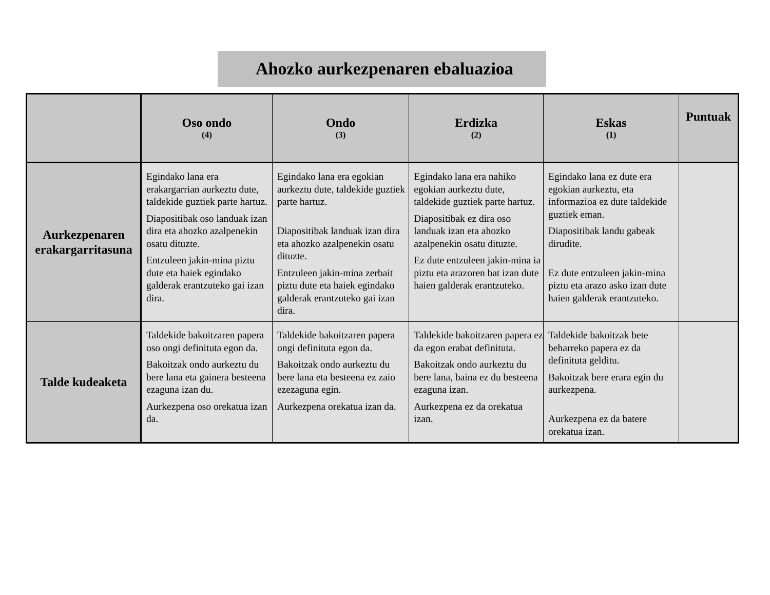Ahozko aurkezpenaren ebaluazioa
| | Oso ondo (4) | Ondo (3) | Erdizka (2) | Eskas (1) | Puntuak |
| --- | --- | --- | --- | --- | --- |
| Aurkezpenaren erakargarritasuna | Egindako lana era erakargarrian aurkeztu dute, taldekide guztiek parte hartuz. Diapositibak oso landuak izan dira eta ahozko azalpenekin osatu dituzte. Entzuleen jakin-mina piztu dute eta haiek egindako galderak erantzuteko gai izan dira. | Egindako lana era egokian aurkeztu dute, taldekide guztiek parte hartuz. Diapositibak landuak izan dira eta ahozko azalpenekin osatu dituzte. Entzuleen jakin-mina zerbait piztu dute eta haiek egindako galderak erantzuteko gai izan dira. | Egindako lana era nahiko egokian aurkeztu dute, taldekide guztiek parte hartuz. Diapositibak ez dira oso landuak izan eta ahozko azalpenekin osatu dituzte. Ez dute entzuleen jakin-mina ia piztu eta arazoren bat izan dute haien galderak erantzuteko. | Egindako lana ez dute era egokian aurkeztu, eta informazioa ez dute taldekide guztiek eman. Diapositibak landu gabeak dirudite. Ez dute entzuleen jakin-mina piztu eta arazo asko izan dute haien galderak erantzuteko. | |
| Talde kudeaketa | Taldekide bakoitzaren papera oso ongi definituta egon da. Bakoitzak ondo aurkeztu du bere lana eta gainera besteena ezaguna izan du. Aurkezpena oso orekatua izan da. | Taldekide bakoitzaren papera ongi definituta egon da. Bakoitzak ondo aurkeztu du bere lana eta besteena ez zaio ezezaguna egin. Aurkezpena orekatua izan da. | Taldekide bakoitzaren papera ez da egon erabat definituta. Bakoitzak ondo aurkeztu du bere lana, baina ez du besteena ezaguna izan. Aurkezpena ez da orekatua izan. | Taldekide bakoitzak bete beharreko papera ez da definituta gelditu. Bakoitzak bere erara egin du aurkezpena. Aurkezpena ez da batere orekatua izan. | |